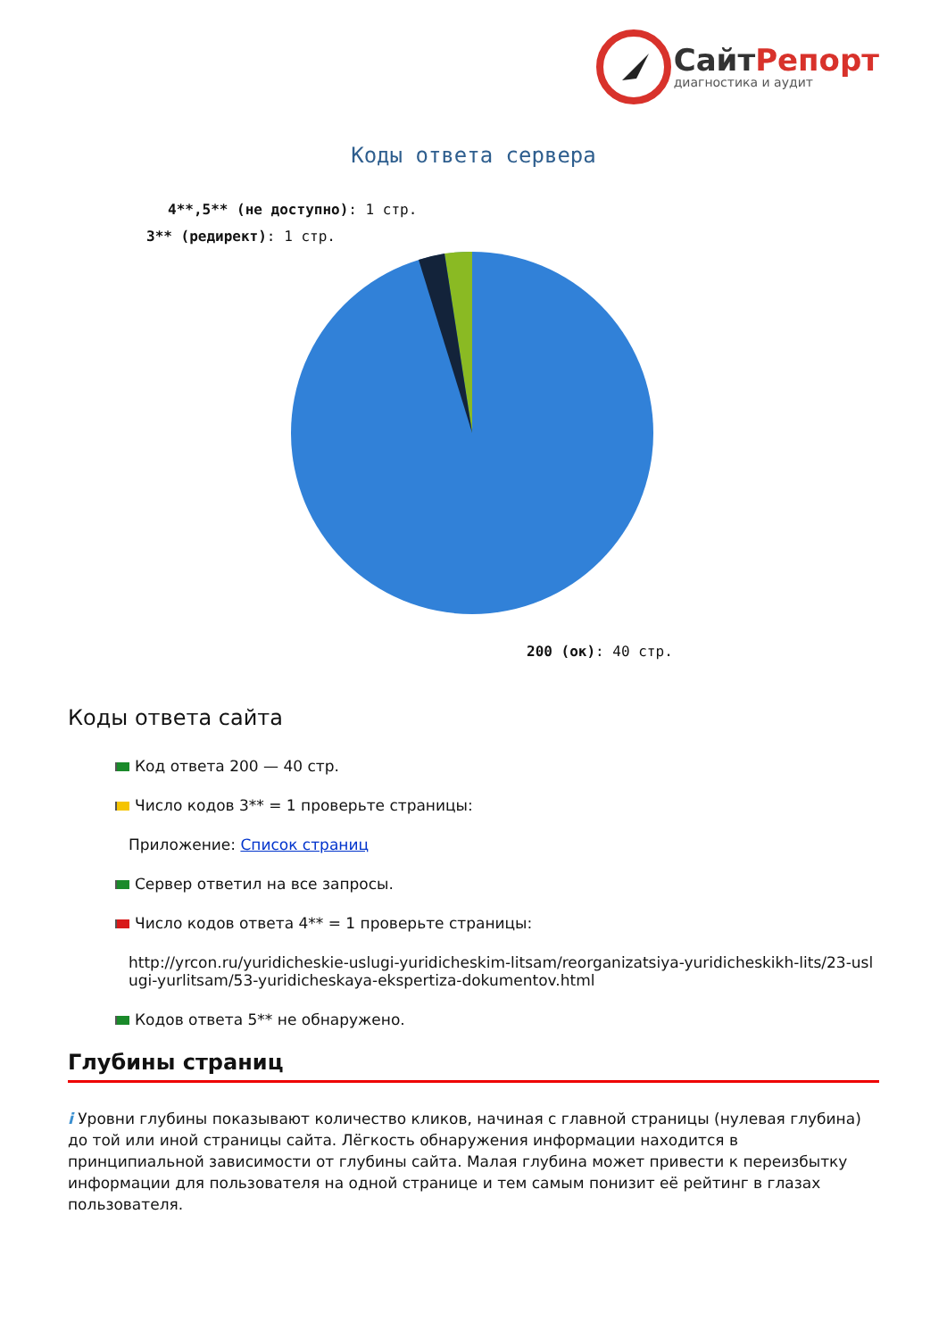СайтРепорт
диагностика и аудит
Коды ответа сервера
4**,5** (не доступно): 1 стр.
3** (редирект): 1 стр.
200 (ок): 40 стр.
Коды ответа сайта
Код ответа 200 — 40 стр.
Число кодов 3** = 1 проверьте страницы:
Приложение: Список страниц
Сервер ответил на все запросы.
Число кодов ответа 4** = 1 проверьте страницы:
http://yrcon.ru/yuridicheskie-uslugi-yuridicheskim-litsam/reorganizatsiya-yuridicheskikh-lits/23-uslugi-yurlitsam/53-yuridicheskaya-ekspertiza-dokumentov.html
Кодов ответа 5** не обнаружено.
Глубины страниц
i Уровни глубины показывают количество кликов, начиная с главной страницы (нулевая глубина) до той или иной страницы сайта. Лёгкость обнаружения информации находится в принципиальной зависимости от глубины сайта. Малая глубина может привести к переизбытку информации для пользователя на одной странице и тем самым понизит её рейтинг в глазах пользователя.